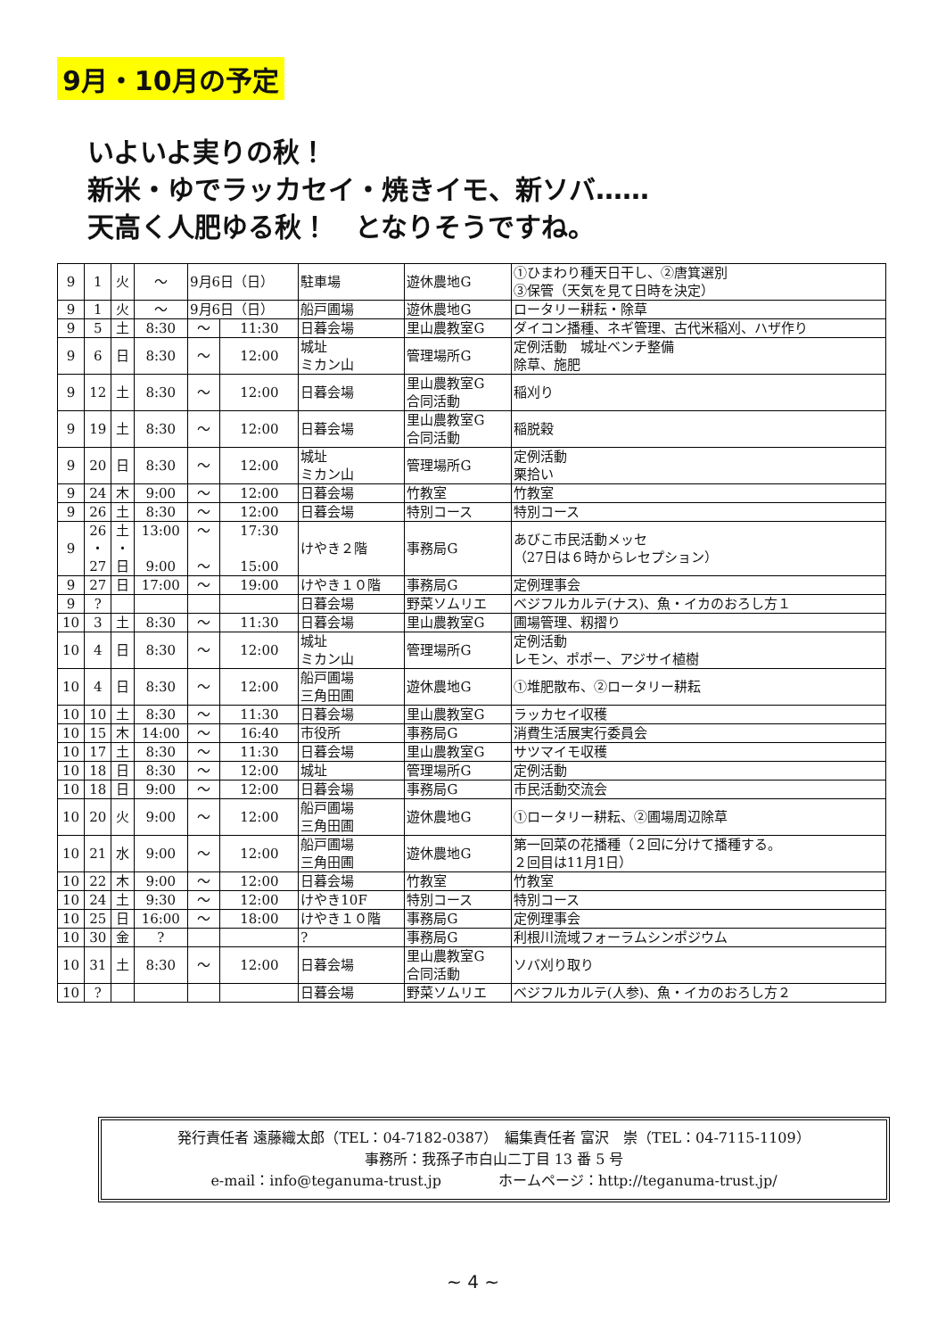9月・10月の予定
いよいよ実りの秋！
新米・ゆでラッカセイ・焼きイモ、新ソバ……
天高く人肥ゆる秋！　となりそうですね。
| 9 | 1 | 火 | ～ | 9月6日（日） | | 駐車場 | 遊休農地G | ①ひまわり種天日干し、②唐箕選別 ③保管（天気を見て日時を決定） |
| 9 | 1 | 火 | ～ | 9月6日（日） | | 船戸圃場 | 遊休農地G | ロータリー耕耘・除草 |
| 9 | 5 | 土 | 8:30 | ～ | 11:30 | 日暮会場 | 里山農教室G | ダイコン播種、ネギ管理、古代米稲刈、ハザ作り |
| 9 | 6 | 日 | 8:30 | ～ | 12:00 | 城址 ミカン山 | 管理場所G | 定例活動 城址ベンチ整備 除草、施肥 |
| 9 | 12 | 土 | 8:30 | ～ | 12:00 | 日暮会場 | 里山農教室G 合同活動 | 稲刈り |
| 9 | 19 | 土 | 8:30 | ～ | 12:00 | 日暮会場 | 里山農教室G 合同活動 | 稲脱穀 |
| 9 | 20 | 日 | 8:30 | ～ | 12:00 | 城址 ミカン山 | 管理場所G | 定例活動 栗拾い |
| 9 | 24 | 木 | 9:00 | ～ | 12:00 | 日暮会場 | 竹教室 | 竹教室 |
| 9 | 26 | 土 | 8:30 | ～ | 12:00 | 日暮会場 | 特別コース | 特別コース |
| 9 | 26 ・ 27 | 土 ・ 日 | 13:00 9:00 | ～ ～ | 17:30 15:00 | けやき２階 | 事務局G | あびこ市民活動メッセ （27日は６時からレセプション） |
| 9 | 27 | 日 | 17:00 | ～ | 19:00 | けやき１０階 | 事務局G | 定例理事会 |
| 9 | ? | | | | | 日暮会場 | 野菜ソムリエ | ベジフルカルテ(ナス)、魚・イカのおろし方１ |
| 10 | 3 | 土 | 8:30 | ～ | 11:30 | 日暮会場 | 里山農教室G | 圃場管理、籾摺り |
| 10 | 4 | 日 | 8:30 | ～ | 12:00 | 城址 ミカン山 | 管理場所G | 定例活動 レモン、ポポー、アジサイ植樹 |
| 10 | 4 | 日 | 8:30 | ～ | 12:00 | 船戸圃場 三角田圃 | 遊休農地G | ①堆肥散布、②ロータリー耕耘 |
| 10 | 10 | 土 | 8:30 | ～ | 11:30 | 日暮会場 | 里山農教室G | ラッカセイ収穫 |
| 10 | 15 | 木 | 14:00 | ～ | 16:40 | 市役所 | 事務局G | 消費生活展実行委員会 |
| 10 | 17 | 土 | 8:30 | ～ | 11:30 | 日暮会場 | 里山農教室G | サツマイモ収穫 |
| 10 | 18 | 日 | 8:30 | ～ | 12:00 | 城址 | 管理場所G | 定例活動 |
| 10 | 18 | 日 | 9:00 | ～ | 12:00 | 日暮会場 | 事務局G | 市民活動交流会 |
| 10 | 20 | 火 | 9:00 | ～ | 12:00 | 船戸圃場 三角田圃 | 遊休農地G | ①ロータリー耕耘、②圃場周辺除草 |
| 10 | 21 | 水 | 9:00 | ～ | 12:00 | 船戸圃場 三角田圃 | 遊休農地G | 第一回菜の花播種（２回に分けて播種する。 ２回目は11月1日） |
| 10 | 22 | 木 | 9:00 | ～ | 12:00 | 日暮会場 | 竹教室 | 竹教室 |
| 10 | 24 | 土 | 9:30 | ～ | 12:00 | けやき10F | 特別コース | 特別コース |
| 10 | 25 | 日 | 16:00 | ～ | 18:00 | けやき１０階 | 事務局G | 定例理事会 |
| 10 | 30 | 金 | ? | | | ? | 事務局G | 利根川流域フォーラムシンポジウム |
| 10 | 31 | 土 | 8:30 | ～ | 12:00 | 日暮会場 | 里山農教室G 合同活動 | ソバ刈り取り |
| 10 | ? | | | | | 日暮会場 | 野菜ソムリエ | ベジフルカルテ(人参)、魚・イカのおろし方２ |
発行責任者 遠藤織太郎（TEL：04-7182-0387）　編集責任者 富沢　崇（TEL：04-7115-1109）
事務所：我孫子市白山二丁目 13 番 5 号
e-mail：info@teganuma-trust.jp　　　　ホームページ：http://teganuma-trust.jp/
~ 4 ~